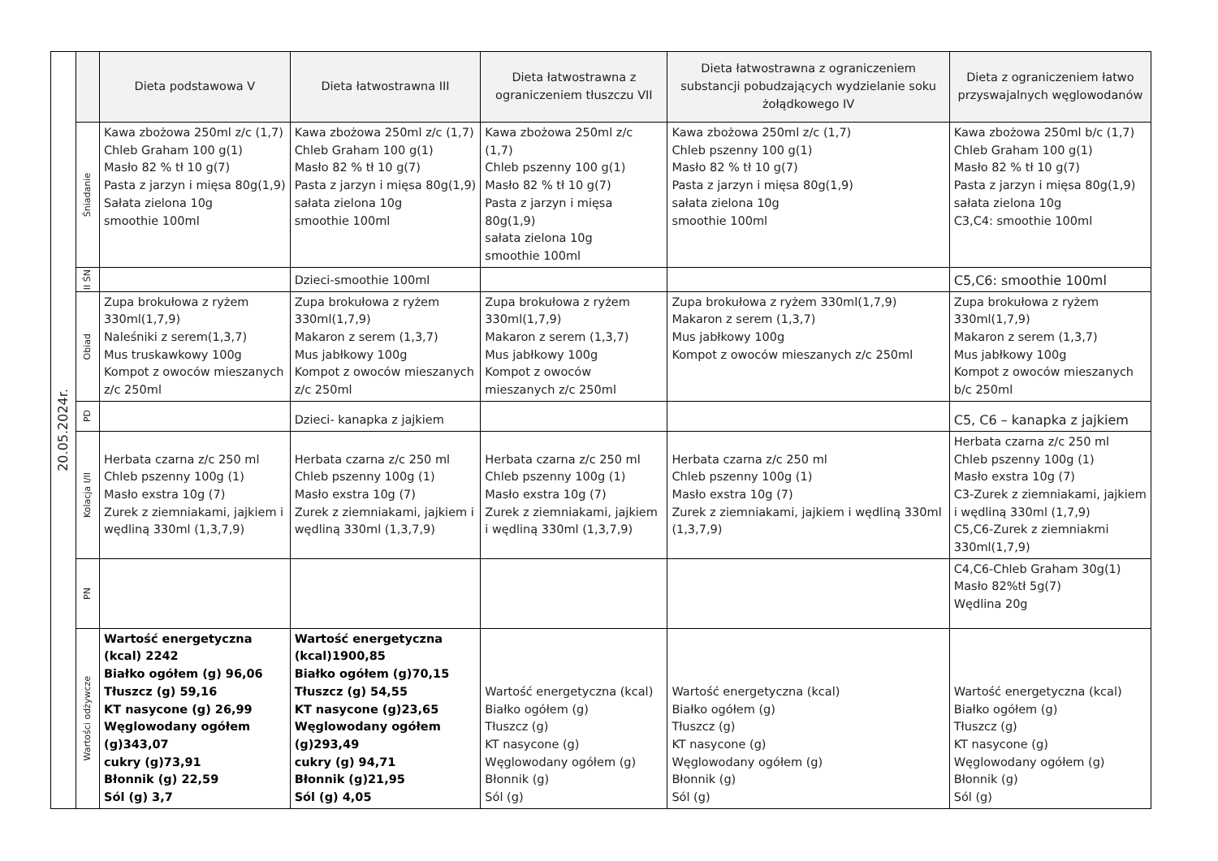| 20.05.2024r. | | Dieta podstawowa V | Dieta łatwostrawna III | Dieta łatwostrawna z ograniczeniem tłuszczu VII | Dieta łatwostrawna z ograniczeniem substancji pobudzających wydzielanie soku żołądkowego IV | Dieta z ograniczeniem łatwo przyswajalnych węglowodanów |
| | Śniadanie | Kawa zbożowa 250ml z/c (1,7) Chleb Graham 100 g(1) Masło 82 % tł 10 g(7) Pasta z jarzyn i mięsa 80g(1,9) Sałata zielona 10g smoothie 100ml | Kawa zbożowa 250ml z/c (1,7) Chleb Graham 100 g(1) Masło 82 % tł 10 g(7) Pasta z jarzyn i mięsa 80g(1,9) sałata zielona 10g smoothie 100ml | Kawa zbożowa 250ml z/c (1,7) Chleb pszenny 100 g(1) Masło 82 % tł 10 g(7) Pasta z jarzyn i mięsa 80g(1,9) sałata zielona 10g smoothie 100ml | Kawa zbożowa 250ml z/c (1,7) Chleb pszenny 100 g(1) Masło 82 % tł 10 g(7) Pasta z jarzyn i mięsa 80g(1,9) sałata zielona 10g smoothie 100ml | Kawa zbożowa 250ml b/c (1,7) Chleb Graham 100 g(1) Masło 82 % tł 10 g(7) Pasta z jarzyn i mięsa 80g(1,9) sałata zielona 10g C3,C4: smoothie 100ml |
| | II ŚN | | Dzieci-smoothie 100ml | | | C5,C6: smoothie 100ml |
| | Obiad | Zupa brokułowa z ryżem 330ml(1,7,9) Naleśniki z serem(1,3,7) Mus truskawkowy 100g Kompot z owoców mieszanych z/c 250ml | Zupa brokułowa z ryżem 330ml(1,7,9) Makaron z serem (1,3,7) Mus jabłkowy 100g Kompot z owoców mieszanych z/c 250ml | Zupa brokułowa z ryżem 330ml(1,7,9) Makaron z serem (1,3,7) Mus jabłkowy 100g Kompot z owoców mieszanych z/c 250ml | Zupa brokułowa z ryżem 330ml(1,7,9) Makaron z serem (1,3,7) Mus jabłkowy 100g Kompot z owoców mieszanych z/c 250ml | Zupa brokułowa z ryżem 330ml(1,7,9) Makaron z serem (1,3,7) Mus jabłkowy 100g Kompot z owoców mieszanych b/c 250ml |
| | PD | | Dzieci- kanapka z jajkiem | | | C5, C6 – kanapka z jajkiem |
| | Kolacja I/II | Herbata czarna z/c 250 ml Chleb pszenny 100g (1) Masło exstra 10g (7) Zurek z ziemniakami, jajkiem i wędliną 330ml (1,3,7,9) | Herbata czarna z/c 250 ml Chleb pszenny 100g (1) Masło exstra 10g (7) Zurek z ziemniakami, jajkiem i wędliną 330ml (1,3,7,9) | Herbata czarna z/c 250 ml Chleb pszenny 100g (1) Masło exstra 10g (7) Zurek z ziemniakami, jajkiem i wędliną 330ml (1,3,7,9) | Herbata czarna z/c 250 ml Chleb pszenny 100g (1) Masło exstra 10g (7) Zurek z ziemniakami, jajkiem i wędliną 330ml (1,3,7,9) | Herbata czarna z/c 250 ml Chleb pszenny 100g (1) Masło exstra 10g (7) C3-Zurek z ziemniakami, jajkiem i wędliną 330ml (1,7,9) C5,C6-Zurek z ziemniakmi 330ml(1,7,9) |
| | PN | | | | | C4,C6-Chleb Graham 30g(1) Masło 82%tł 5g(7) Wędlina 20g |
| | Wartości odżywcze | Wartość energetyczna (kcal) 2242 Białko ogółem (g) 96,06 Tłuszcz (g) 59,16 KT nasycone (g) 26,99 Węglowodany ogółem (g)343,07 cukry (g)73,91 Błonnik (g) 22,59 Sól (g) 3,7 | Wartość energetyczna (kcal)1900,85 Białko ogółem (g)70,15 Tłuszcz (g) 54,55 KT nasycone (g)23,65 Węglowodany ogółem (g)293,49 cukry (g) 94,71 Błonnik (g)21,95 Sól (g) 4,05 | Wartość energetyczna (kcal) Białko ogółem (g) Tłuszcz (g) KT nasycone (g) Węglowodany ogółem (g) Błonnik (g) Sól (g) | Wartość energetyczna (kcal) Białko ogółem (g) Tłuszcz (g) KT nasycone (g) Węglowodany ogółem (g) Błonnik (g) Sól (g) | Wartość energetyczna (kcal) Białko ogółem (g) Tłuszcz (g) KT nasycone (g) Węglowodany ogółem (g) Błonnik (g) Sól (g) |